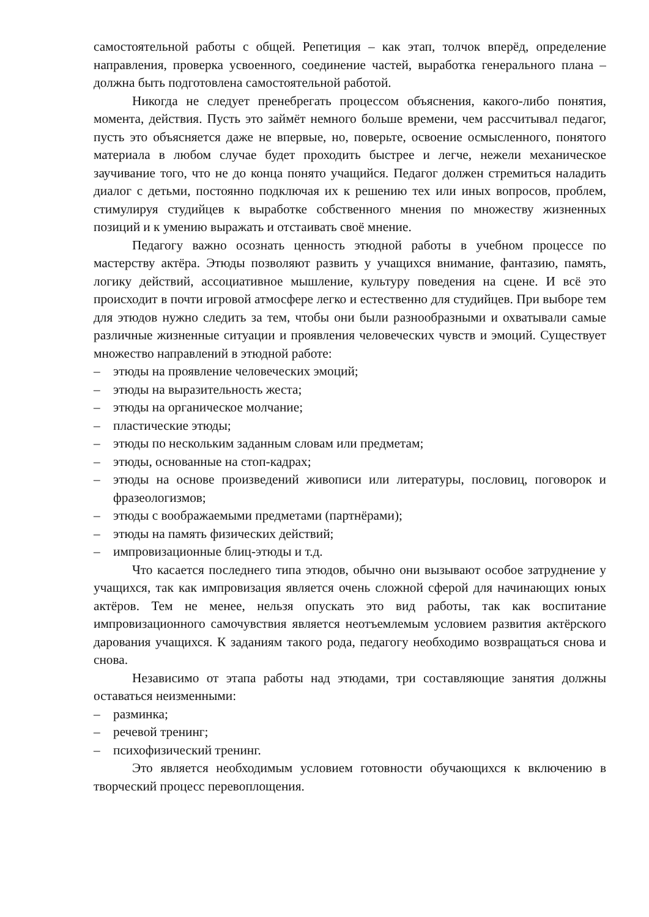самостоятельной работы с общей. Репетиция – как этап, толчок вперёд, определение направления, проверка усвоенного, соединение частей, выработка генерального плана – должна быть подготовлена самостоятельной работой.
Никогда не следует пренебрегать процессом объяснения, какого-либо понятия, момента, действия. Пусть это займёт немного больше времени, чем рассчитывал педагог, пусть это объясняется даже не впервые, но, поверьте, освоение осмысленного, понятого материала в любом случае будет проходить быстрее и легче, нежели механическое заучивание того, что не до конца понято учащийся. Педагог должен стремиться наладить диалог с детьми, постоянно подключая их к решению тех или иных вопросов, проблем, стимулируя студийцев к выработке собственного мнения по множеству жизненных позиций и к умению выражать и отстаивать своё мнение.
Педагогу важно осознать ценность этюдной работы в учебном процессе по мастерству актёра. Этюды позволяют развить у учащихся внимание, фантазию, память, логику действий, ассоциативное мышление, культуру поведения на сцене. И всё это происходит в почти игровой атмосфере легко и естественно для студийцев. При выборе тем для этюдов нужно следить за тем, чтобы они были разнообразными и охватывали самые различные жизненные ситуации и проявления человеческих чувств и эмоций. Существует множество направлений в этюдной работе:
– этюды на проявление человеческих эмоций;
– этюды на выразительность жеста;
– этюды на органическое молчание;
– пластические этюды;
– этюды по нескольким заданным словам или предметам;
– этюды, основанные на стоп-кадрах;
– этюды на основе произведений живописи или литературы, пословиц, поговорок и фразеологизмов;
– этюды с воображаемыми предметами (партнёрами);
– этюды на память физических действий;
– импровизационные блиц-этюды и т.д.
Что касается последнего типа этюдов, обычно они вызывают особое затруднение у учащихся, так как импровизация является очень сложной сферой для начинающих юных актёров. Тем не менее, нельзя опускать это вид работы, так как воспитание импровизационного самочувствия является неотъемлемым условием развития актёрского дарования учащихся. К заданиям такого рода, педагогу необходимо возвращаться снова и снова.
Независимо от этапа работы над этюдами, три составляющие занятия должны оставаться неизменными:
– разминка;
– речевой тренинг;
– психофизический тренинг.
Это является необходимым условием готовности обучающихся к включению в творческий процесс перевоплощения.